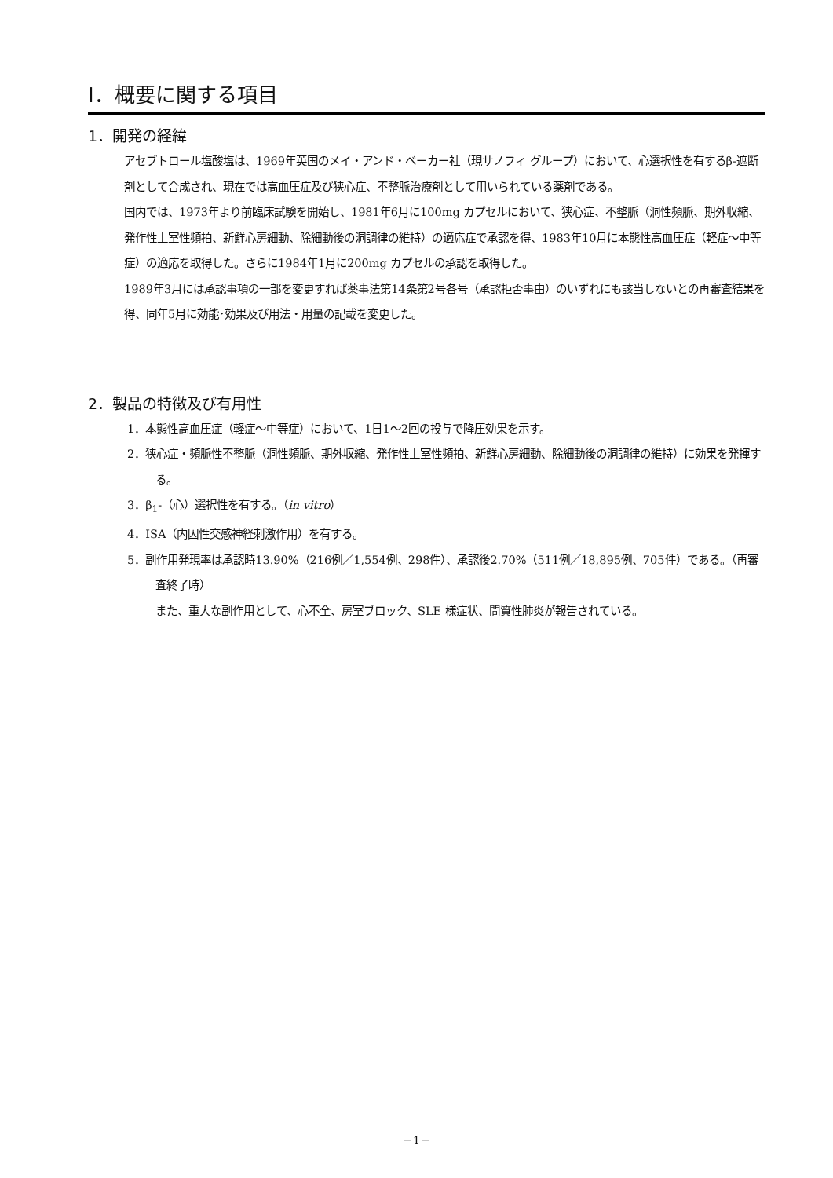Ⅰ．概要に関する項目
1．開発の経緯
アセブトロール塩酸塩は、1969年英国のメイ・アンド・ベーカー社（現サノフィ グループ）において、心選択性を有するβ-遮断剤として合成され、現在では高血圧症及び狭心症、不整脈治療剤として用いられている薬剤である。
国内では、1973年より前臨床試験を開始し、1981年6月に100mg カプセルにおいて、狭心症、不整脈（洞性頻脈、期外収縮、発作性上室性頻拍、新鮮心房細動、除細動後の洞調律の維持）の適応症で承認を得、1983年10月に本態性高血圧症（軽症～中等症）の適応を取得した。さらに1984年1月に200mg カプセルの承認を取得した。
1989年3月には承認事項の一部を変更すれば薬事法第14条第2号各号（承認拒否事由）のいずれにも該当しないとの再審査結果を得、同年5月に効能･効果及び用法・用量の記載を変更した。
2．製品の特徴及び有用性
1．本態性高血圧症（軽症～中等症）において、1日1～2回の投与で降圧効果を示す。
2．狭心症・頻脈性不整脈（洞性頻脈、期外収縮、発作性上室性頻拍、新鮮心房細動、除細動後の洞調律の維持）に効果を発揮する。
3．β<sub>1</sub>-（心）選択性を有する。（in vitro）
4．ISA（内因性交感神経刺激作用）を有する。
5．副作用発現率は承認時13.90%（216例／1,554例、298件）、承認後2.70%（511例／18,895例、705件）である。（再審査終了時）
また、重大な副作用として、心不全、房室ブロック、SLE 様症状、間質性肺炎が報告されている。
－1－